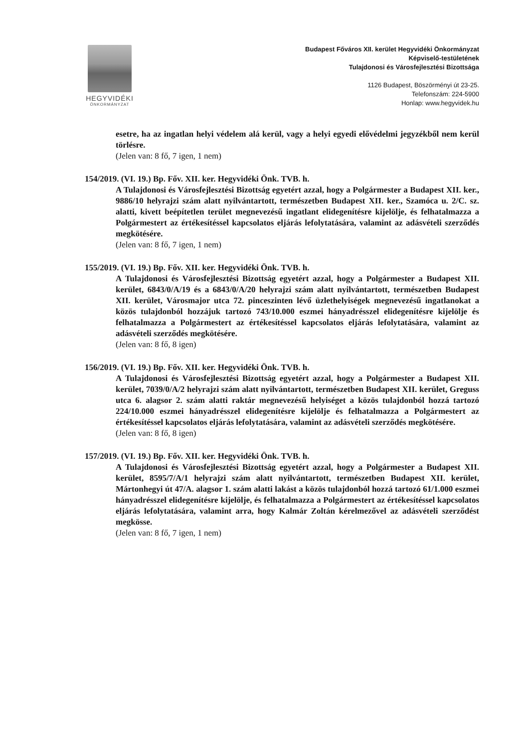HEGYVIDÉKI
ÖNKORMÁNYZAT
Budapest Főváros XII. kerület Hegyvidéki Önkormányzat
Képviselő-testületének
Tulajdonosi és Városfejlesztési Bizottsága
1126 Budapest, Böszörményi út 23-25.
Telefonszám: 224-5900
Honlap: www.hegyvidek.hu
esetre, ha az ingatlan helyi védelem alá kerül, vagy a helyi egyedi elővédelmi jegyzékből nem kerül törlésre.
(Jelen van: 8 fő, 7 igen, 1 nem)
154/2019. (VI. 19.) Bp. Főv. XII. ker. Hegyvidéki Önk. TVB. h.
A Tulajdonosi és Városfejlesztési Bizottság egyetért azzal, hogy a Polgármester a Budapest XII. ker., 9886/10 helyrajzi szám alatt nyilvántartott, természetben Budapest XII. ker., Szamóca u. 2/C. sz. alatti, kivett beépítetlen terület megnevezésű ingatlant elidegenítésre kijelölje, és felhatalmazza a Polgármestert az értékesítéssel kapcsolatos eljárás lefolytatására, valamint az adásvételi szerződés megkötésére.
(Jelen van: 8 fő, 7 igen, 1 nem)
155/2019. (VI. 19.) Bp. Főv. XII. ker. Hegyvidéki Önk. TVB. h.
A Tulajdonosi és Városfejlesztési Bizottság egyetért azzal, hogy a Polgármester a Budapest XII. kerület, 6843/0/A/19 és a 6843/0/A/20 helyrajzi szám alatt nyilvántartott, természetben Budapest XII. kerület, Városmajor utca 72. pinceszinten lévő üzlethelyiségek megnevezésű ingatlanokat a közös tulajdonból hozzájuk tartozó 743/10.000 eszmei hányadrésszel elidegenítésre kijelölje és felhatalmazza a Polgármestert az értékesítéssel kapcsolatos eljárás lefolytatására, valamint az adásvételi szerződés megkötésére.
(Jelen van: 8 fő, 8 igen)
156/2019. (VI. 19.) Bp. Főv. XII. ker. Hegyvidéki Önk. TVB. h.
A Tulajdonosi és Városfejlesztési Bizottság egyetért azzal, hogy a Polgármester a Budapest XII. kerület, 7039/0/A/2 helyrajzi szám alatt nyilvántartott, természetben Budapest XII. kerület, Greguss utca 6. alagsor 2. szám alatti raktár megnevezésű helyiséget a közös tulajdonból hozzá tartozó 224/10.000 eszmei hányadrésszel elidegenítésre kijelölje és felhatalmazza a Polgármestert az értékesítéssel kapcsolatos eljárás lefolytatására, valamint az adásvételi szerződés megkötésére.
(Jelen van: 8 fő, 8 igen)
157/2019. (VI. 19.) Bp. Főv. XII. ker. Hegyvidéki Önk. TVB. h.
A Tulajdonosi és Városfejlesztési Bizottság egyetért azzal, hogy a Polgármester a Budapest XII. kerület, 8595/7/A/1 helyrajzi szám alatt nyilvántartott, természetben Budapest XII. kerület, Mártonhegyi út 47/A. alagsor 1. szám alatti lakást a közös tulajdonból hozzá tartozó 61/1.000 eszmei hányadrésszel elidegenítésre kijelölje, és felhatalmazza a Polgármestert az értékesítéssel kapcsolatos eljárás lefolytatására, valamint arra, hogy Kalmár Zoltán kérelmezővel az adásvételi szerződést megkösse.
(Jelen van: 8 fő, 7 igen, 1 nem)